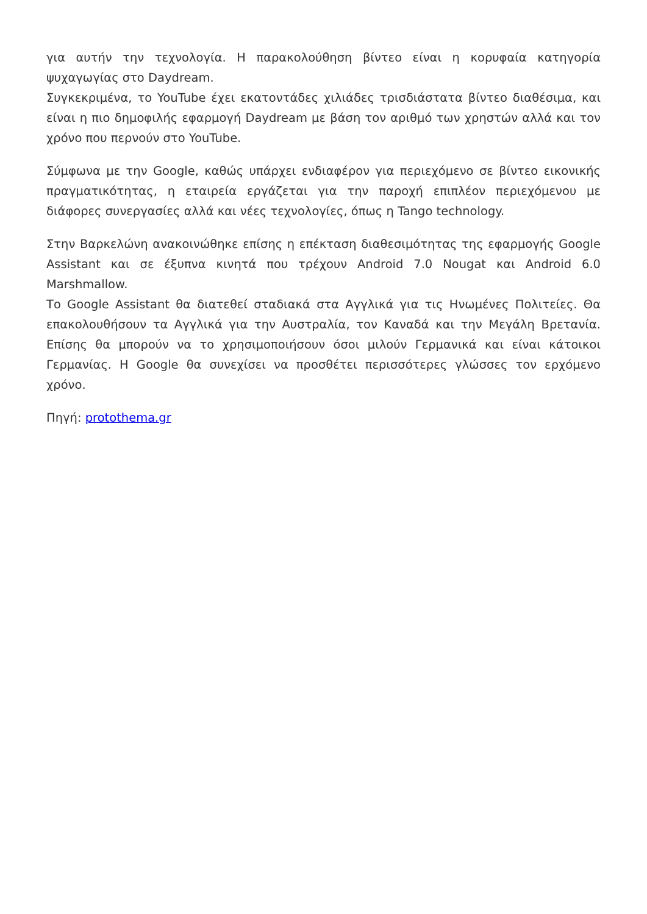για αυτήν την τεχνολογία. Η παρακολούθηση βίντεο είναι η κορυφαία κατηγορία ψυχαγωγίας στο Daydream.
Συγκεκριμένα, το YouTube έχει εκατοντάδες χιλιάδες τρισδιάστατα βίντεο διαθέσιμα, και είναι η πιο δημοφιλής εφαρμογή Daydream με βάση τον αριθμό των χρηστών αλλά και τον χρόνο που περνούν στο YouTube.
Σύμφωνα με την Google, καθώς υπάρχει ενδιαφέρον για περιεχόμενο σε βίντεο εικονικής πραγματικότητας, η εταιρεία εργάζεται για την παροχή επιπλέον περιεχόμενου με διάφορες συνεργασίες αλλά και νέες τεχνολογίες, όπως η Tango technology.
Στην Βαρκελώνη ανακοινώθηκε επίσης η επέκταση διαθεσιμότητας της εφαρμογής Google Assistant και σε έξυπνα κινητά που τρέχουν Android 7.0 Nougat και Android 6.0 Marshmallow.
Το Google Assistant θα διατεθεί σταδιακά στα Αγγλικά για τις Ηνωμένες Πολιτείες. Θα επακολουθήσουν τα Αγγλικά για την Αυστραλία, τον Καναδά και την Μεγάλη Βρετανία. Επίσης θα μπορούν να το χρησιμοποιήσουν όσοι μιλούν Γερμανικά και είναι κάτοικοι Γερμανίας. Η Google θα συνεχίσει να προσθέτει περισσότερες γλώσσες τον ερχόμενο χρόνο.
Πηγή: protothema.gr